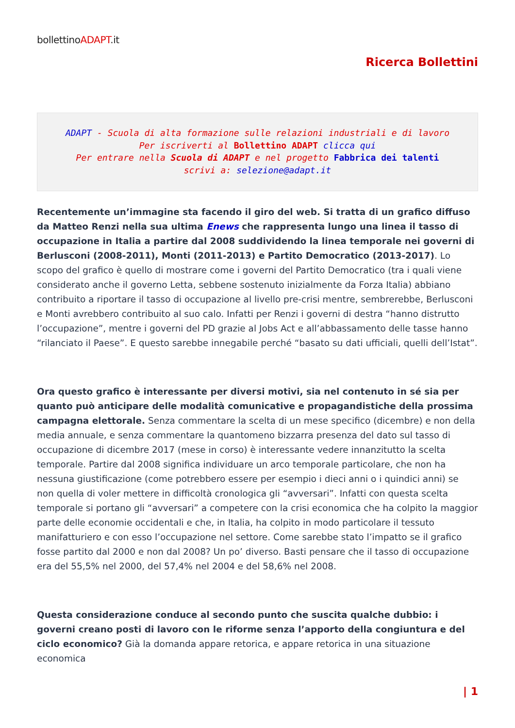bollettinoADAPT.it
Ricerca Bollettini
ADAPT - Scuola di alta formazione sulle relazioni industriali e di lavoro
Per iscriverti al Bollettino ADAPT clicca qui
Per entrare nella Scuola di ADAPT e nel progetto Fabbrica dei talenti
scrivi a: selezione@adapt.it
Recentemente un’immagine sta facendo il giro del web. Si tratta di un grafico diffuso da Matteo Renzi nella sua ultima Enews che rappresenta lungo una linea il tasso di occupazione in Italia a partire dal 2008 suddividendo la linea temporale nei governi di Berlusconi (2008-2011), Monti (2011-2013) e Partito Democratico (2013-2017). Lo scopo del grafico è quello di mostrare come i governi del Partito Democratico (tra i quali viene considerato anche il governo Letta, sebbene sostenuto inizialmente da Forza Italia) abbiano contribuito a riportare il tasso di occupazione al livello pre-crisi mentre, sembrerebbe, Berlusconi e Monti avrebbero contribuito al suo calo. Infatti per Renzi i governi di destra “hanno distrutto l’occupazione”, mentre i governi del PD grazie al Jobs Act e all’abbassamento delle tasse hanno “rilanciato il Paese”. E questo sarebbe innegabile perché “basato su dati ufficiali, quelli dell’Istat”.
Ora questo grafico è interessante per diversi motivi, sia nel contenuto in sé sia per quanto può anticipare delle modalità comunicative e propagandistiche della prossima campagna elettorale. Senza commentare la scelta di un mese specifico (dicembre) e non della media annuale, e senza commentare la quantomeno bizzarra presenza del dato sul tasso di occupazione di dicembre 2017 (mese in corso) è interessante vedere innanzitutto la scelta temporale. Partire dal 2008 significa individuare un arco temporale particolare, che non ha nessuna giustificazione (come potrebbero essere per esempio i dieci anni o i quindici anni) se non quella di voler mettere in difficoltà cronologica gli “avversari”. Infatti con questa scelta temporale si portano gli “avversari” a competere con la crisi economica che ha colpito la maggior parte delle economie occidentali e che, in Italia, ha colpito in modo particolare il tessuto manifatturiero e con esso l’occupazione nel settore. Come sarebbe stato l’impatto se il grafico fosse partito dal 2000 e non dal 2008? Un po’ diverso. Basti pensare che il tasso di occupazione era del 55,5% nel 2000, del 57,4% nel 2004 e del 58,6% nel 2008.
Questa considerazione conduce al secondo punto che suscita qualche dubbio: i governi creano posti di lavoro con le riforme senza l’apporto della congiuntura e del ciclo economico? Già la domanda appare retorica, e appare retorica in una situazione economica
| 1